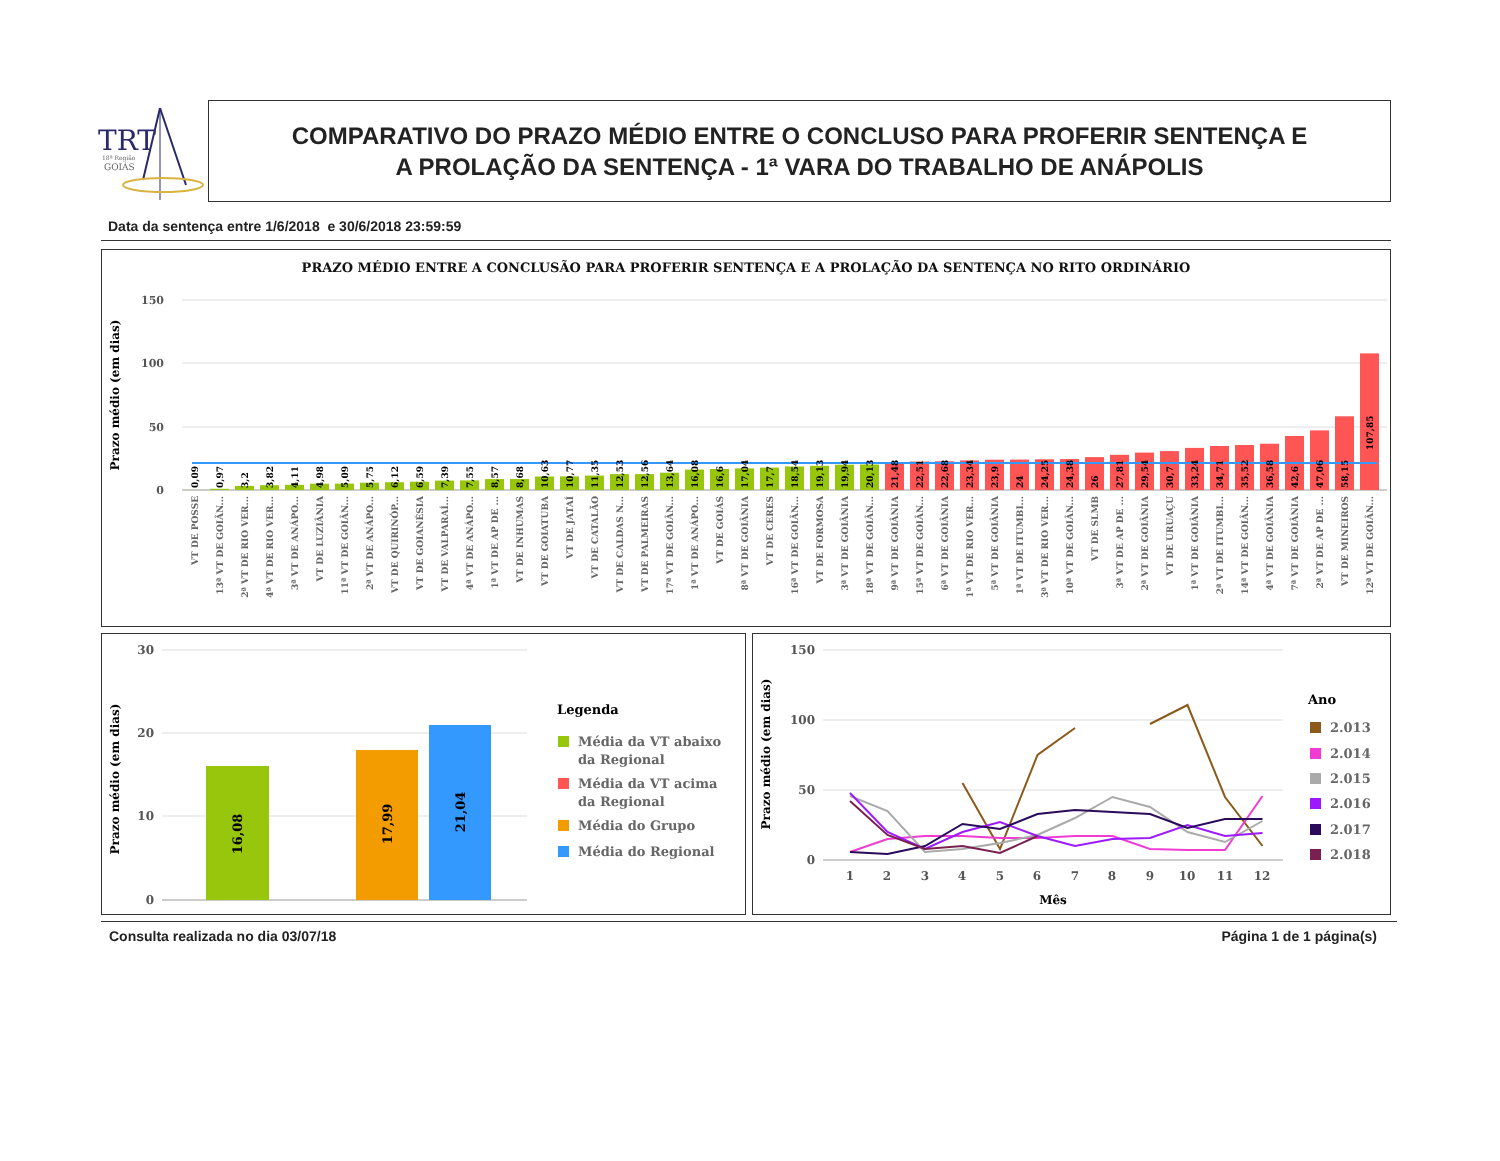TRT
18ª Região
GOIÁS
COMPARATIVO DO PRAZO MÉDIO ENTRE O CONCLUSO PARA PROFERIR SENTENÇA E
A PROLAÇÃO DA SENTENÇA - 1ª VARA DO TRABALHO DE ANÁPOLIS
Data da sentença entre 1/6/2018 e 30/6/2018 23:59:59
PRAZO MÉDIO ENTRE A CONCLUSÃO PARA PROFERIR SENTENÇA E A PROLAÇÃO DA SENTENÇA NO RITO ORDINÁRIO
Prazo médio (em dias)
150
100
50
0
0,09
0,97
3,2
3,82
4,11
4,98
5,09
5,75
6,12
6,59
7,39
7,55
8,57
8,68
10,63
10,77
11,35
12,53
12,56
13,64
16,08
16,6
17,04
17,7
18,54
19,13
19,94
20,13
21,48
22,51
22,68
23,34
23,9
24
24,25
24,38
26
27,81
29,54
30,7
33,24
34,71
35,52
36,58
42,6
47,06
58,15
107,85
VT DE POSSE
13ª VT DE GOIÂN...
2ª VT DE RIO VER...
4ª VT DE RIO VER...
3ª VT DE ANÁPO...
VT DE LUZIÂNIA
11ª VT DE GOIÂN...
2ª VT DE ANÁPO...
VT DE QUIRINÓP...
VT DE GOIANÉSIA
VT DE VALPARAÍ...
4ª VT DE ANÁPO...
1ª VT DE AP DE ...
VT DE INHUMAS
VT DE GOIATUBA
VT DE JATAÍ
VT DE CATALÃO
VT DE CALDAS N...
VT DE PALMEIRAS
17ª VT DE GOIÂN...
1ª VT DE ANÁPO...
VT DE GOIÁS
8ª VT DE GOIÂNIA
VT DE CERES
16ª VT DE GOIÂN...
VT DE FORMOSA
3ª VT DE GOIÂNIA
18ª VT DE GOIÂN...
9ª VT DE GOIÂNIA
15ª VT DE GOIÂN...
6ª VT DE GOIÂNIA
1ª VT DE RIO VER...
5ª VT DE GOIÂNIA
1ª VT DE ITUMBI...
3ª VT DE RIO VER...
10ª VT DE GOIÂN...
VT DE SLMB
3ª VT DE AP DE ...
2ª VT DE GOIÂNIA
VT DE URUAÇU
1ª VT DE GOIÂNIA
2ª VT DE ITUMBI...
14ª VT DE GOIÂN...
4ª VT DE GOIÂNIA
7ª VT DE GOIÂNIA
2ª VT DE AP DE ...
VT DE MINEIROS
12ª VT DE GOIÂN...
Prazo médio (em dias)
30
20
10
0
16,08
17,99
21,04
Legenda
Média da VT abaixo
da Regional
Média da VT acima
da Regional
Média do Grupo
Média do Regional
Prazo médio (em dias)
150
100
50
0
1
2
3
4
5
6
7
8
9
10
11
12
Mês
Ano
2.013
2.014
2.015
2.016
2.017
2.018
Consulta realizada no dia 03/07/18 Página 1 de 1 página(s)